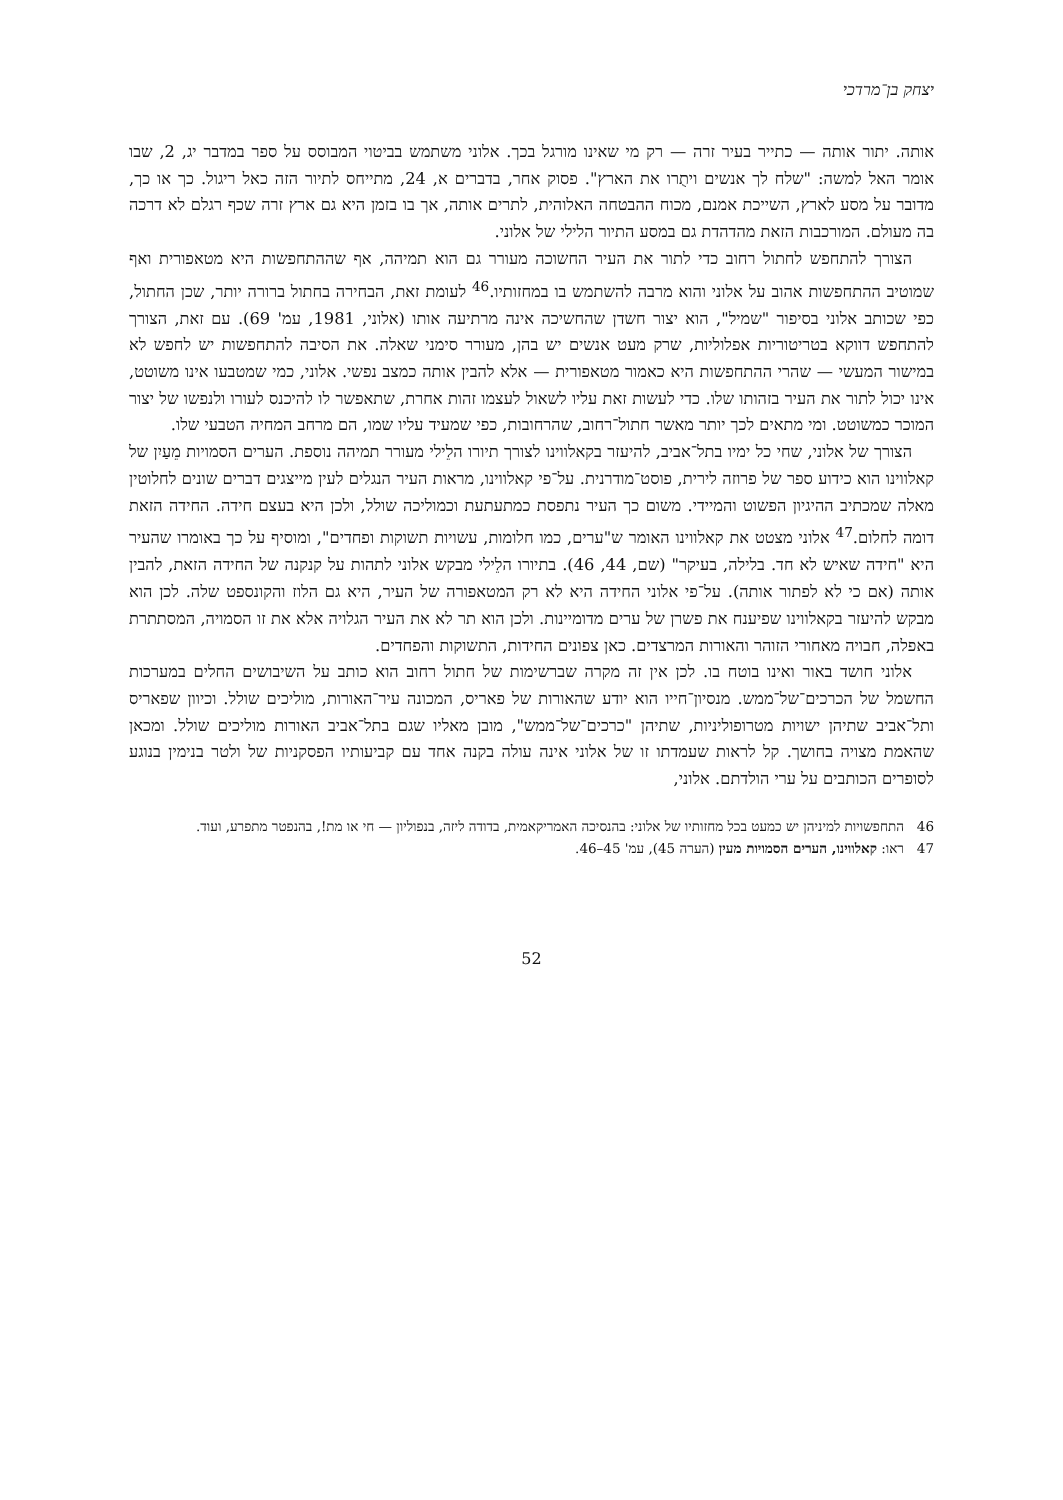יצחק בן־מרדכי
אותה. יתור אותה — כתייר בעיר זרה — רק מי שאינו מורגל בכך. אלוני משתמש בביטוי המבוסס על ספר במדבר יג, 2, שבו אומר האל למשה: "שלח לך אנשים ויתֻרו את הארץ". פסוק אחר, בדברים א, 24, מתייחס לתיור הזה כאל ריגול. כך או כך, מדובר על מסע לארץ, השייכת אמנם, מכוח ההבטחה האלוהית, לתרים אותה, אך בו בזמן היא גם ארץ זרה שכף רגלם לא דרכה בה מעולם. המורכבות הזאת מהדהדת גם במסע התיור הלילי של אלוני.
הצורך להתחפש לחתול רחוב כדי לתור את העיר החשוכה מעורר גם הוא תמיהה, אף שההתחפשות היא מטאפורית ואף שמוטיב ההתחפשות אהוב על אלוני והוא מרבה להשתמש בו במחזותיו.<sup>46</sup> לעומת זאת, הבחירה בחתול ברורה יותר, שכן החתול, כפי שכותב אלוני בסיפור "שמיל", הוא יצור חשדן שהחשיכה אינה מרתיעה אותו (אלוני, 1981, עמ' 69). עם זאת, הצורך להתחפש דווקא בטריטוריות אפלוליות, שרק מעט אנשים יש בהן, מעורר סימני שאלה. את הסיבה להתחפשות יש לחפש לא במישור המעשי — שהרי ההתחפשות היא כאמור מטאפורית — אלא להבין אותה כמצב נפשי. אלוני, כמי שמטבעו אינו משוטט, אינו יכול לתור את העיר בזהותו שלו. כדי לעשות זאת עליו לשאול לעצמו זהות אחרת, שתאפשר לו להיכנס לעורו ולנפשו של יצור המוכר כמשוטט. ומי מתאים לכך יותר מאשר חתול־רחוב, שהרחובות, כפי שמעיד עליו שמו, הם מרחב המחיה הטבעי שלו.
הצורך של אלוני, שחי כל ימיו בתל־אביב, להיעזר בקאלווינו לצורך תיורו הלֵילי מעורר תמיהה נוספת. הערים הסמויות מֵעַיִן של קאלווינו הוא כידוע ספר של פרוזה לירית, פוסט־מודרנית. על־פי קאלווינו, מראות העיר הנגלים לעין מייצגים דברים שונים לחלוטין מאלה שמכתיב ההיגיון הפשוט והמיידי. משום כך העיר נתפסת כמתעתעת וכמוליכה שולל, ולכן היא בעצם חידה. החידה הזאת דומה לחלום.<sup>47</sup> אלוני מצטט את קאלווינו האומר ש"ערים, כמו חלומות, עשויות תשוקות ופחדים", ומוסיף על כך באומרו שהעיר היא "חידה שאיש לא חד. בלילה, בעיקר" (שם, 44, 46). בתיורו הלֵילי מבקש אלוני לתהות על קנקנה של החידה הזאת, להבין אותה (אם כי לא לפתור אותה). על־פי אלוני החידה היא לא רק המטאפורה של העיר, היא גם הלוז והקונספט שלה. לכן הוא מבקש להיעזר בקאלווינו שפיענח את פשרן של ערים מדומיינות. ולכן הוא תר לא את העיר הגלויה אלא את זו הסמויה, המסתתרת באפלה, חבויה מאחורי הזוהר והאורות המרצדים. כאן צפונים החידות, התשוקות והפחדים.
אלוני חושד באור ואינו בוטח בו. לכן אין זה מקרה שברשימות של חתול רחוב הוא כותב על השיבושים החלים במערכות החשמל של הכרכים־של־ממש. מנסיון־חייו הוא יודע שהאורות של פאריס, המכונה עיר־האורות, מוליכים שולל. וכיוון שפאריס ותל־אביב שתיהן ישויות מטרופוליניות, שתיהן "כרכים־של־ממש", מובן מאליו שגם בתל־אביב האורות מוליכים שולל. ומכאן שהאמת מצויה בחושך. קל לראות שעמדתו זו של אלוני אינה עולה בקנה אחד עם קביעותיו הפסקניות של ולטר בנימין בנוגע לסופרים הכותבים על ערי הולדתם. אלוני,
46 התחפשויות למיניהן יש כמעט בכל מחזותיו של אלוני: בהנסיכה האמריקאמית, בדודה ליזה, בנפוליון — חי או מת!, בהנפטר מתפרע, ועוד.
47 ראו: קאלווינו, הערים הסמויות מעין (הערה 45), עמ' 45–46.
52